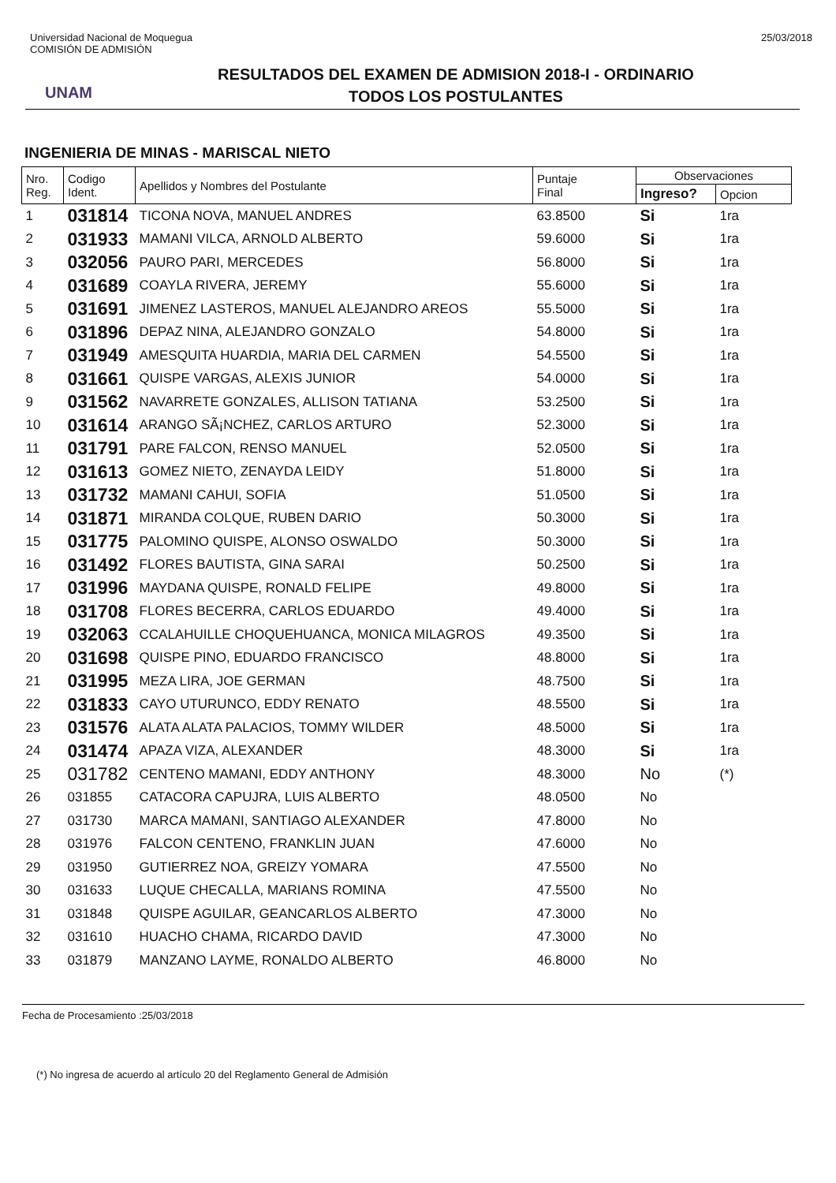Universidad Nacional de Moquegua
COMISIÓN DE ADMISIÓN
25/03/2018
UNAM
RESULTADOS DEL EXAMEN DE ADMISION 2018-I - ORDINARIO
TODOS LOS POSTULANTES
INGENIERIA DE MINAS - MARISCAL NIETO
| Nro. Reg. | Codigo Ident. | Apellidos y Nombres del Postulante | Puntaje Final | Observaciones | |
| --- | --- | --- | --- | --- | --- |
| | | | | Ingreso? | Opcion |
| 1 | 031814 | TICONA NOVA, MANUEL ANDRES | 63.8500 | Si | 1ra |
| 2 | 031933 | MAMANI VILCA, ARNOLD ALBERTO | 59.6000 | Si | 1ra |
| 3 | 032056 | PAURO PARI, MERCEDES | 56.8000 | Si | 1ra |
| 4 | 031689 | COAYLA RIVERA, JEREMY | 55.6000 | Si | 1ra |
| 5 | 031691 | JIMENEZ LASTEROS, MANUEL ALEJANDRO AREOS | 55.5000 | Si | 1ra |
| 6 | 031896 | DEPAZ NINA, ALEJANDRO GONZALO | 54.8000 | Si | 1ra |
| 7 | 031949 | AMESQUITA HUARDIA, MARIA DEL CARMEN | 54.5500 | Si | 1ra |
| 8 | 031661 | QUISPE VARGAS, ALEXIS JUNIOR | 54.0000 | Si | 1ra |
| 9 | 031562 | NAVARRETE GONZALES, ALLISON TATIANA | 53.2500 | Si | 1ra |
| 10 | 031614 | ARANGO SÃ¡NCHEZ, CARLOS ARTURO | 52.3000 | Si | 1ra |
| 11 | 031791 | PARE FALCON, RENSO MANUEL | 52.0500 | Si | 1ra |
| 12 | 031613 | GOMEZ NIETO, ZENAYDA LEIDY | 51.8000 | Si | 1ra |
| 13 | 031732 | MAMANI CAHUI, SOFIA | 51.0500 | Si | 1ra |
| 14 | 031871 | MIRANDA COLQUE, RUBEN DARIO | 50.3000 | Si | 1ra |
| 15 | 031775 | PALOMINO QUISPE, ALONSO OSWALDO | 50.3000 | Si | 1ra |
| 16 | 031492 | FLORES BAUTISTA, GINA SARAI | 50.2500 | Si | 1ra |
| 17 | 031996 | MAYDANA QUISPE, RONALD FELIPE | 49.8000 | Si | 1ra |
| 18 | 031708 | FLORES BECERRA, CARLOS EDUARDO | 49.4000 | Si | 1ra |
| 19 | 032063 | CCALAHUILLE CHOQUEHUANCA, MONICA MILAGROS | 49.3500 | Si | 1ra |
| 20 | 031698 | QUISPE PINO, EDUARDO FRANCISCO | 48.8000 | Si | 1ra |
| 21 | 031995 | MEZA LIRA, JOE GERMAN | 48.7500 | Si | 1ra |
| 22 | 031833 | CAYO UTURUNCO, EDDY RENATO | 48.5500 | Si | 1ra |
| 23 | 031576 | ALATA ALATA PALACIOS, TOMMY WILDER | 48.5000 | Si | 1ra |
| 24 | 031474 | APAZA VIZA, ALEXANDER | 48.3000 | Si | 1ra |
| 25 | 031782 | CENTENO MAMANI, EDDY ANTHONY | 48.3000 | No | (*) |
| 26 | 031855 | CATACORA CAPUJRA, LUIS ALBERTO | 48.0500 | No | |
| 27 | 031730 | MARCA MAMANI, SANTIAGO ALEXANDER | 47.8000 | No | |
| 28 | 031976 | FALCON CENTENO, FRANKLIN JUAN | 47.6000 | No | |
| 29 | 031950 | GUTIERREZ NOA, GREIZY YOMARA | 47.5500 | No | |
| 30 | 031633 | LUQUE CHECALLA, MARIANS ROMINA | 47.5500 | No | |
| 31 | 031848 | QUISPE AGUILAR, GEANCARLOS ALBERTO | 47.3000 | No | |
| 32 | 031610 | HUACHO CHAMA, RICARDO DAVID | 47.3000 | No | |
| 33 | 031879 | MANZANO LAYME, RONALDO ALBERTO | 46.8000 | No | |
Fecha de Procesamiento :25/03/2018
(*) No ingresa de acuerdo al artículo 20 del Reglamento General de Admisión